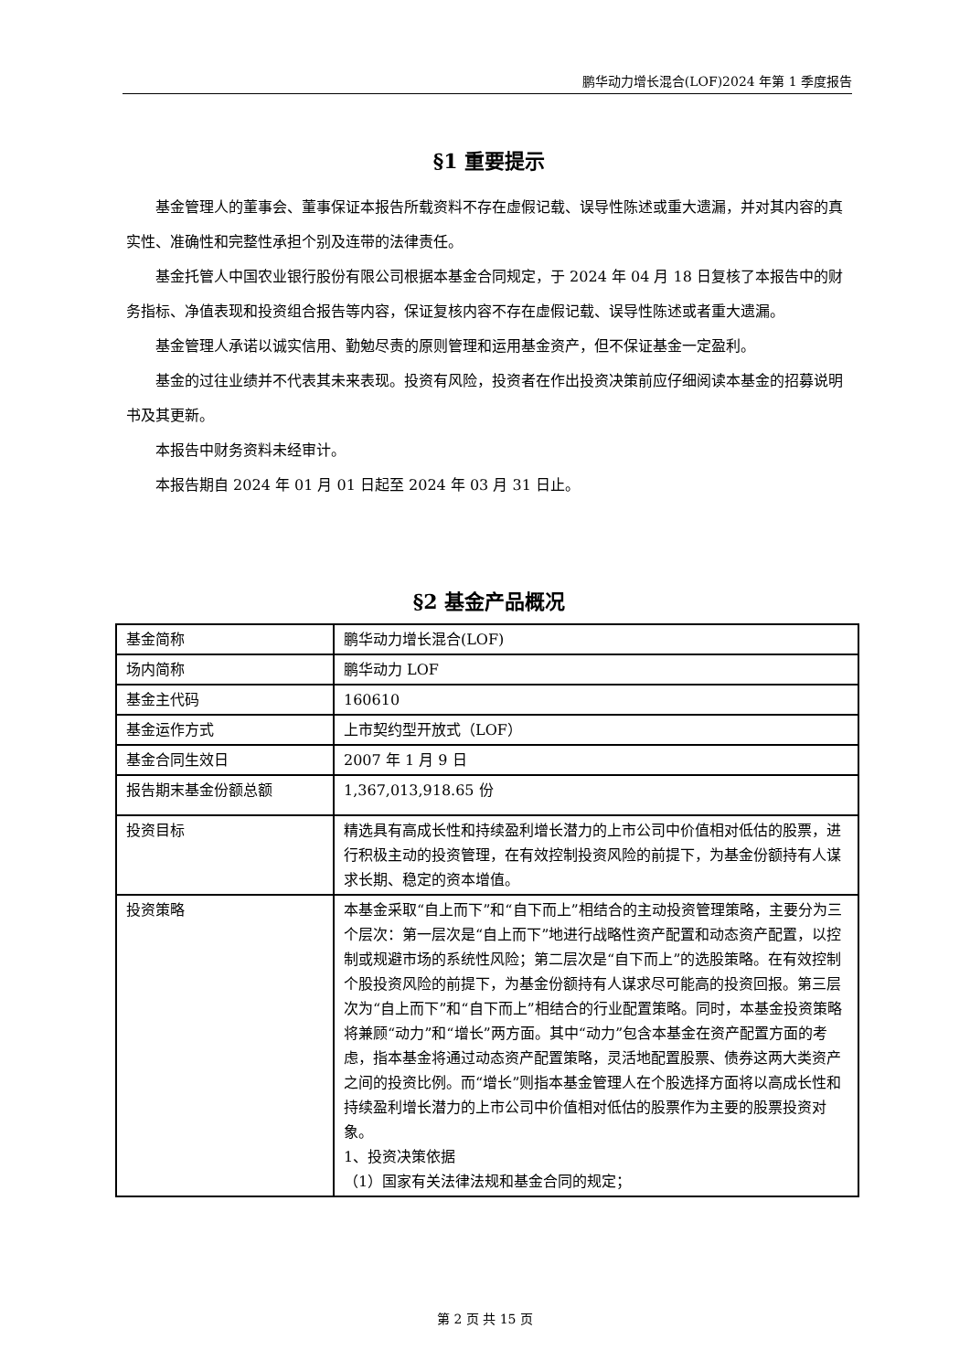鹏华动力增长混合(LOF)2024 年第 1 季度报告
§1 重要提示
基金管理人的董事会、董事保证本报告所载资料不存在虚假记载、误导性陈述或重大遗漏，并对其内容的真实性、准确性和完整性承担个别及连带的法律责任。
基金托管人中国农业银行股份有限公司根据本基金合同规定，于 2024 年 04 月 18 日复核了本报告中的财务指标、净值表现和投资组合报告等内容，保证复核内容不存在虚假记载、误导性陈述或者重大遗漏。
基金管理人承诺以诚实信用、勤勉尽责的原则管理和运用基金资产，但不保证基金一定盈利。
基金的过往业绩并不代表其未来表现。投资有风险，投资者在作出投资决策前应仔细阅读本基金的招募说明书及其更新。
本报告中财务资料未经审计。
本报告期自 2024 年 01 月 01 日起至 2024 年 03 月 31 日止。
§2 基金产品概况
| 基金简称 | 鹏华动力增长混合(LOF) |
| 场内简称 | 鹏华动力 LOF |
| 基金主代码 | 160610 |
| 基金运作方式 | 上市契约型开放式（LOF） |
| 基金合同生效日 | 2007 年 1 月 9 日 |
| 报告期末基金份额总额 | 1,367,013,918.65 份 |
| 投资目标 | 精选具有高成长性和持续盈利增长潜力的上市公司中价值相对低估的股票，进行积极主动的投资管理，在有效控制投资风险的前提下，为基金份额持有人谋求长期、稳定的资本增值。 |
| 投资策略 | 本基金采取“自上而下”和“自下而上”相结合的主动投资管理策略，主要分为三个层次：第一层次是“自上而下”地进行战略性资产配置和动态资产配置，以控制或规避市场的系统性风险；第二层次是“自下而上”的选股策略。在有效控制个股投资风险的前提下，为基金份额持有人谋求尽可能高的投资回报。第三层次为“自上而下”和“自下而上”相结合的行业配置策略。同时，本基金投资策略将兼顾“动力”和“增长”两方面。其中“动力”包含本基金在资产配置方面的考虑，指本基金将通过动态资产配置策略，灵活地配置股票、债券这两大类资产之间的投资比例。而“增长”则指本基金管理人在个股选择方面将以高成长性和持续盈利增长潜力的上市公司中价值相对低估的股票作为主要的股票投资对象。 1、投资决策依据 （1）国家有关法律法规和基金合同的规定； |
第 2 页 共 15 页